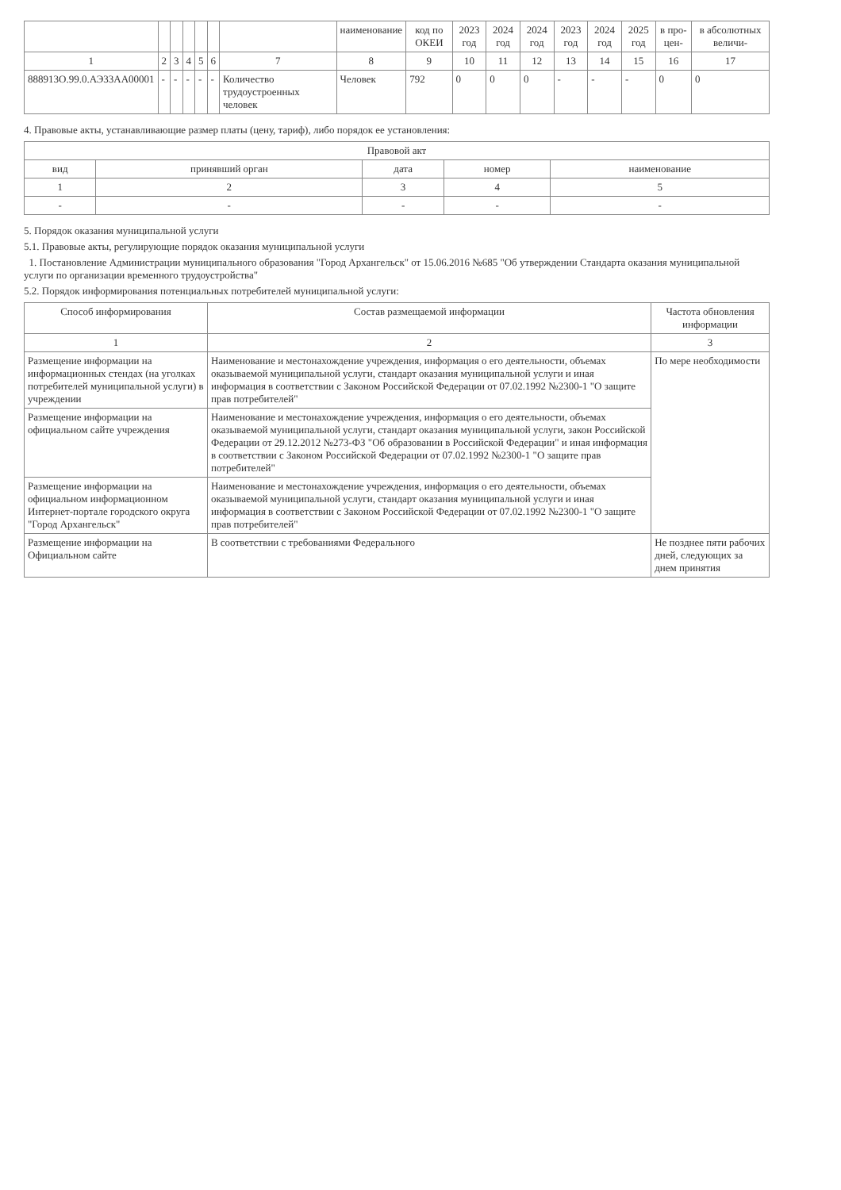| | | | | | | | наименование | код по ОКЕИ | 2023 год | 2024 год | 2024 год | 2023 год | 2024 год | 2025 год | в про-цен- | в абсолютных величи- |
| --- | --- | --- | --- | --- | --- | --- | --- | --- | --- | --- | --- | --- | --- | --- | --- | --- |
| 1 | 2 | 3 | 4 | 5 | 6 | 7 | 8 | 9 | 10 | 11 | 12 | 13 | 14 | 15 | 16 | 17 |
| 888913О.99.0.АЭ33АА00001 | - | - | - | - | - | Количество трудоустроенных человек | Человек | 792 | 0 | 0 | 0 | - | - | - | 0 | 0 |
4. Правовые акты, устанавливающие размер платы (цену, тариф), либо порядок ее установления:
| Правовой акт | | | | |
| --- | --- | --- | --- | --- |
| вид | принявший орган | дата | номер | наименование |
| 1 | 2 | 3 | 4 | 5 |
| - | - | - | - | - |
5. Порядок оказания муниципальной услуги
5.1. Правовые акты, регулирующие порядок оказания муниципальной услуги
1. Постановление Администрации муниципального образования "Город Архангельск" от 15.06.2016 №685 "Об утверждении Стандарта оказания муниципальной услуги по организации временного трудоустройства"
5.2. Порядок информирования потенциальных потребителей муниципальной услуги:
| Способ информирования | Состав размещаемой информации | Частота обновления информации |
| --- | --- | --- |
| 1 | 2 | 3 |
| Размещение информации на информационных стендах (на уголках потребителей муниципальной услуги) в учреждении | Наименование и местонахождение учреждения, информация о его деятельности, объемах оказываемой муниципальной услуги, стандарт оказания муниципальной услуги и иная информация в соответствии с Законом Российской Федерации от 07.02.1992 №2300-1 "О защите прав потребителей" | По мере необходимости |
| Размещение информации на официальном сайте учреждения | Наименование и местонахождение учреждения, информация о его деятельности, объемах оказываемой муниципальной услуги, стандарт оказания муниципальной услуги, закон Российской Федерации от 29.12.2012 №273-ФЗ "Об образовании в Российской Федерации" и иная информация в соответствии с Законом Российской Федерации от 07.02.1992 №2300-1 "О защите прав потребителей" | |
| Размещение информации на официальном информационном Интернет-портале городского округа "Город Архангельск" | Наименование и местонахождение учреждения, информация о его деятельности, объемах оказываемой муниципальной услуги, стандарт оказания муниципальной услуги и иная информация в соответствии с Законом Российской Федерации от 07.02.1992 №2300-1 "О защите прав потребителей" | |
| Размещение информации на Официальном сайте | В соответствии с требованиями Федерального | Не позднее пяти рабочих дней, следующих за днем принятия |